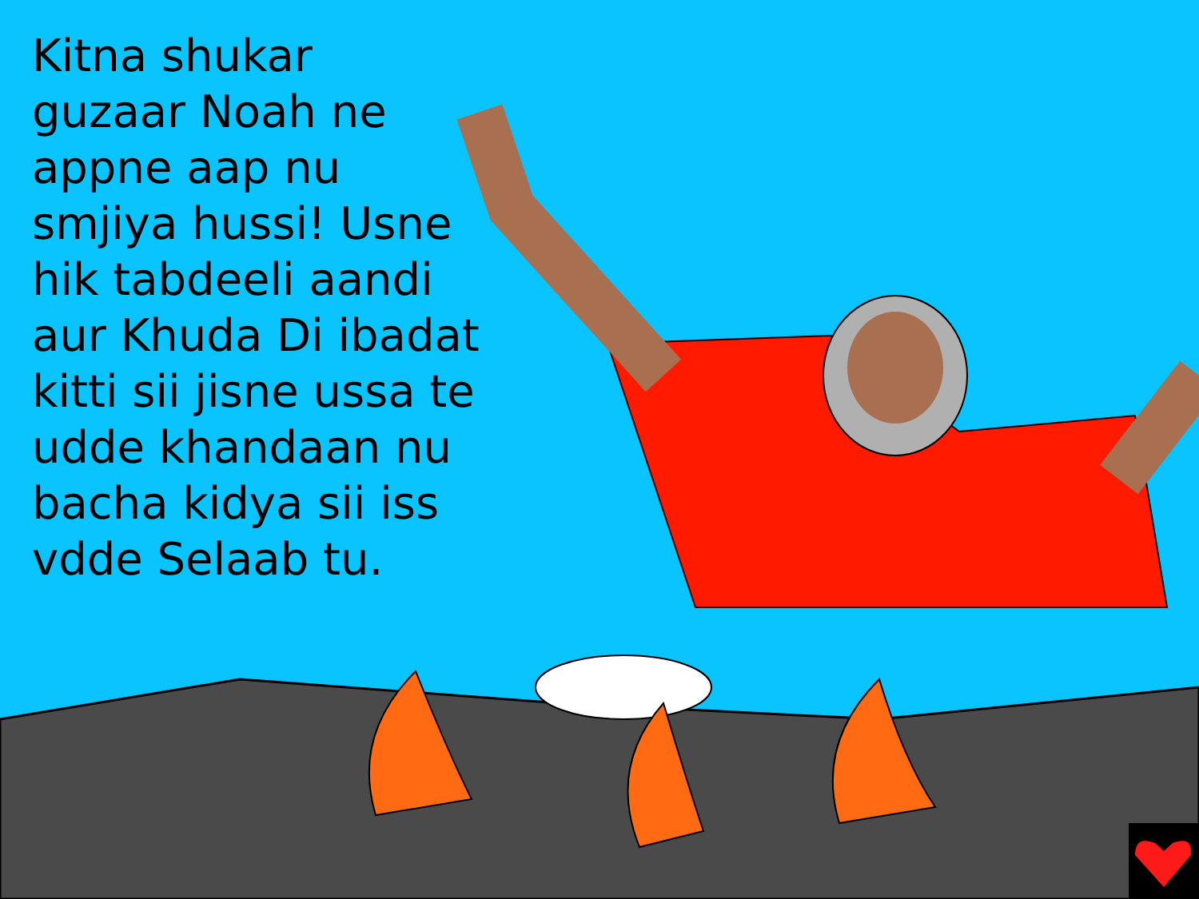Kitna shukar guzaar Noah ne appne aap nu smjiya hussi! Usne hik tabdeeli aandi aur Khuda Di ibadat kitti sii jisne ussa te udde khandaan nu bacha kidya sii iss vdde Selaab tu.